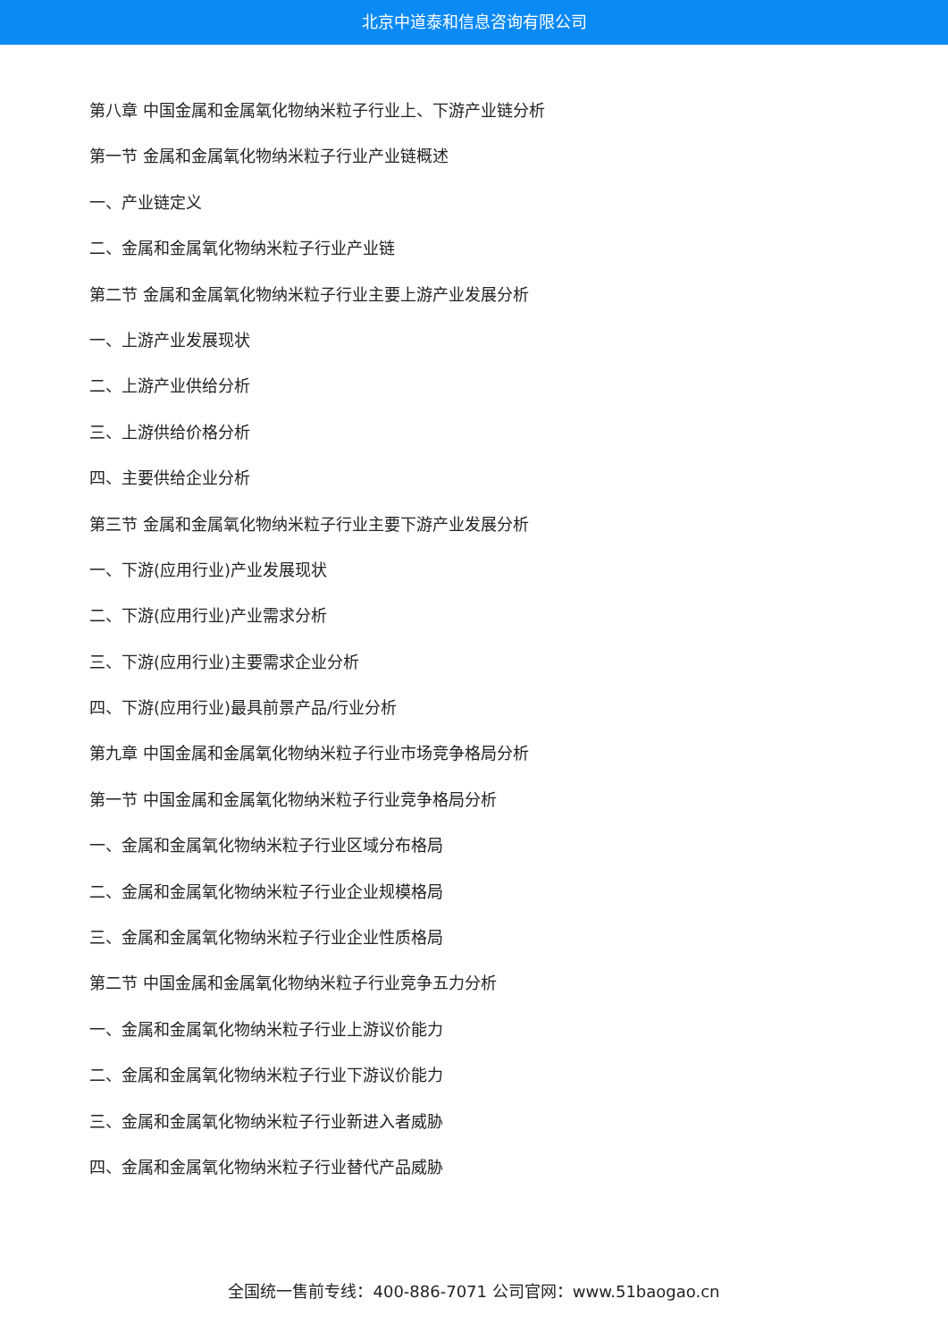北京中道泰和信息咨询有限公司
第八章 中国金属和金属氧化物纳米粒子行业上、下游产业链分析
第一节 金属和金属氧化物纳米粒子行业产业链概述
一、产业链定义
二、金属和金属氧化物纳米粒子行业产业链
第二节 金属和金属氧化物纳米粒子行业主要上游产业发展分析
一、上游产业发展现状
二、上游产业供给分析
三、上游供给价格分析
四、主要供给企业分析
第三节 金属和金属氧化物纳米粒子行业主要下游产业发展分析
一、下游(应用行业)产业发展现状
二、下游(应用行业)产业需求分析
三、下游(应用行业)主要需求企业分析
四、下游(应用行业)最具前景产品/行业分析
第九章 中国金属和金属氧化物纳米粒子行业市场竞争格局分析
第一节 中国金属和金属氧化物纳米粒子行业竞争格局分析
一、金属和金属氧化物纳米粒子行业区域分布格局
二、金属和金属氧化物纳米粒子行业企业规模格局
三、金属和金属氧化物纳米粒子行业企业性质格局
第二节 中国金属和金属氧化物纳米粒子行业竞争五力分析
一、金属和金属氧化物纳米粒子行业上游议价能力
二、金属和金属氧化物纳米粒子行业下游议价能力
三、金属和金属氧化物纳米粒子行业新进入者威胁
四、金属和金属氧化物纳米粒子行业替代产品威胁
全国统一售前专线：400-886-7071 公司官网：www.51baogao.cn